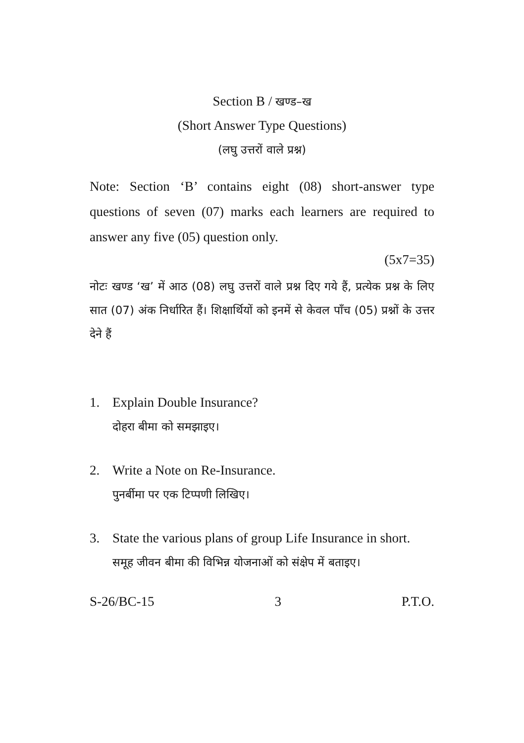Section B / खण्ड–ख
(Short Answer Type Questions)
(लघु उत्तरों वाले प्रश्न)
Note: Section ‘B’ contains eight (08) short-answer type questions of seven (07) marks each learners are required to answer any five (05) question only.
(5x7=35)
नोटः खण्ड ‘ख’ में आठ (08) लघु उत्तरों वाले प्रश्न दिए गये हैं, प्रत्येक प्रश्न के लिए सात (07) अंक निर्धारित हैं। शिक्षार्थियों को इनमें से केवल पाँच (05) प्रश्नों के उत्तर देने हैं
1. Explain Double Insurance?
दोहरा बीमा को समझाइए।
2. Write a Note on Re-Insurance.
पुनर्बीमा पर एक टिप्पणी लिखिए।
3. State the various plans of group Life Insurance in short.
समूह जीवन बीमा की विभिन्न योजनाओं को संक्षेप में बताइए।
S-26/BC-15 3 P.T.O.